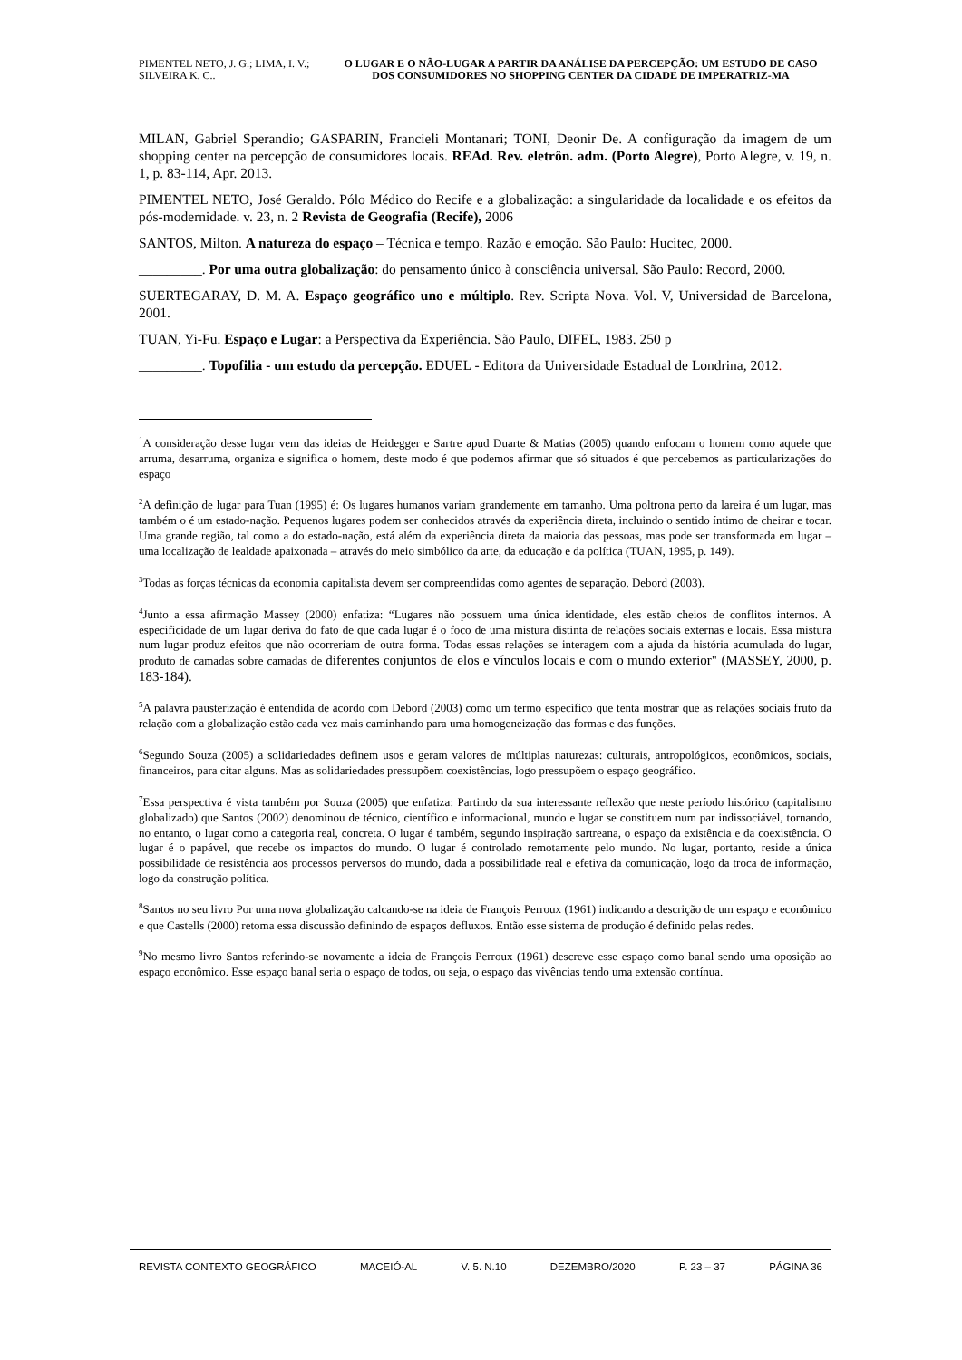PIMENTEL NETO, J. G.; LIMA, I. V.; SILVEIRA K. C..
O LUGAR E O NÃO-LUGAR A PARTIR DA ANÁLISE DA PERCEPÇÃO: UM ESTUDO DE CASO DOS CONSUMIDORES NO SHOPPING CENTER DA CIDADE DE IMPERATRIZ-MA
MILAN, Gabriel Sperandio; GASPARIN, Francieli Montanari; TONI, Deonir De. A configuração da imagem de um shopping center na percepção de consumidores locais. REAd. Rev. eletrôn. adm. (Porto Alegre), Porto Alegre, v. 19, n. 1, p. 83-114, Apr. 2013.
PIMENTEL NETO, José Geraldo. Pólo Médico do Recife e a globalização: a singularidade da localidade e os efeitos da pós-modernidade. v. 23, n. 2 Revista de Geografia (Recife), 2006
SANTOS, Milton. A natureza do espaço – Técnica e tempo. Razão e emoção. São Paulo: Hucitec, 2000.
_________. Por uma outra globalização: do pensamento único à consciência universal. São Paulo: Record, 2000.
SUERTEGARAY, D. M. A. Espaço geográfico uno e múltiplo. Rev. Scripta Nova. Vol. V, Universidad de Barcelona, 2001.
TUAN, Yi-Fu. Espaço e Lugar: a Perspectiva da Experiência. São Paulo, DIFEL, 1983. 250 p
_________. Topofilia - um estudo da percepção. EDUEL - Editora da Universidade Estadual de Londrina, 2012.
<sup>1</sup> A consideração desse lugar vem das ideias de Heidegger e Sartre apud Duarte & Matias (2005) quando enfocam o homem como aquele que arruma, desarruma, organiza e significa o homem, deste modo é que podemos afirmar que só situados é que percebemos as particularizações do espaço
<sup>2</sup> A definição de lugar para Tuan (1995) é: Os lugares humanos variam grandemente em tamanho. Uma poltrona perto da lareira é um lugar, mas também o é um estado-nação. Pequenos lugares podem ser conhecidos através da experiência direta, incluindo o sentido íntimo de cheirar e tocar. Uma grande região, tal como a do estado-nação, está além da experiência direta da maioria das pessoas, mas pode ser transformada em lugar – uma localização de lealdade apaixonada – através do meio simbólico da arte, da educação e da política (TUAN, 1995, p. 149).
<sup>3</sup> Todas as forças técnicas da economia capitalista devem ser compreendidas como agentes de separação. Debord (2003).
<sup>4</sup> Junto a essa afirmação Massey (2000) enfatiza: “Lugares não possuem uma única identidade, eles estão cheios de conflitos internos. A especificidade de um lugar deriva do fato de que cada lugar é o foco de uma mistura distinta de relações sociais externas e locais. Essa mistura num lugar produz efeitos que não ocorreriam de outra forma. Todas essas relações se interagem com a ajuda da história acumulada do lugar, produto de camadas sobre camadas de diferentes conjuntos de elos e vínculos locais e com o mundo exterior" (MASSEY, 2000, p. 183-184).
<sup>5</sup> A palavra pausterização é entendida de acordo com Debord (2003) como um termo específico que tenta mostrar que as relações sociais fruto da relação com a globalização estão cada vez mais caminhando para uma homogeneização das formas e das funções.
<sup>6</sup> Segundo Souza (2005) a solidariedades definem usos e geram valores de múltiplas naturezas: culturais, antropológicos, econômicos, sociais, financeiros, para citar alguns. Mas as solidariedades pressupõem coexistências, logo pressupõem o espaço geográfico.
<sup>7</sup> Essa perspectiva é vista também por Souza (2005) que enfatiza: Partindo da sua interessante reflexão que neste período histórico (capitalismo globalizado) que Santos (2002) denominou de técnico, científico e informacional, mundo e lugar se constituem num par indissociável, tornando, no entanto, o lugar como a categoria real, concreta. O lugar é também, segundo inspiração sartreana, o espaço da existência e da coexistência. O lugar é o papável, que recebe os impactos do mundo. O lugar é controlado remotamente pelo mundo. No lugar, portanto, reside a única possibilidade de resistência aos processos perversos do mundo, dada a possibilidade real e efetiva da comunicação, logo da troca de informação, logo da construção política.
<sup>8</sup> Santos no seu livro Por uma nova globalização calcando-se na ideia de François Perroux (1961) indicando a descrição de um espaço e econômico e que Castells (2000) retoma essa discussão definindo de espaços defluxos. Então esse sistema de produção é definido pelas redes.
<sup>9</sup> No mesmo livro Santos referindo-se novamente a ideia de François Perroux (1961) descreve esse espaço como banal sendo uma oposição ao espaço econômico. Esse espaço banal seria o espaço de todos, ou seja, o espaço das vivências tendo uma extensão contínua.
REVISTA CONTEXTO GEOGRÁFICO MACEIÓ-AL V. 5. N.10 DEZEMBRO/2020 P. 23 – 37 PÁGINA 36